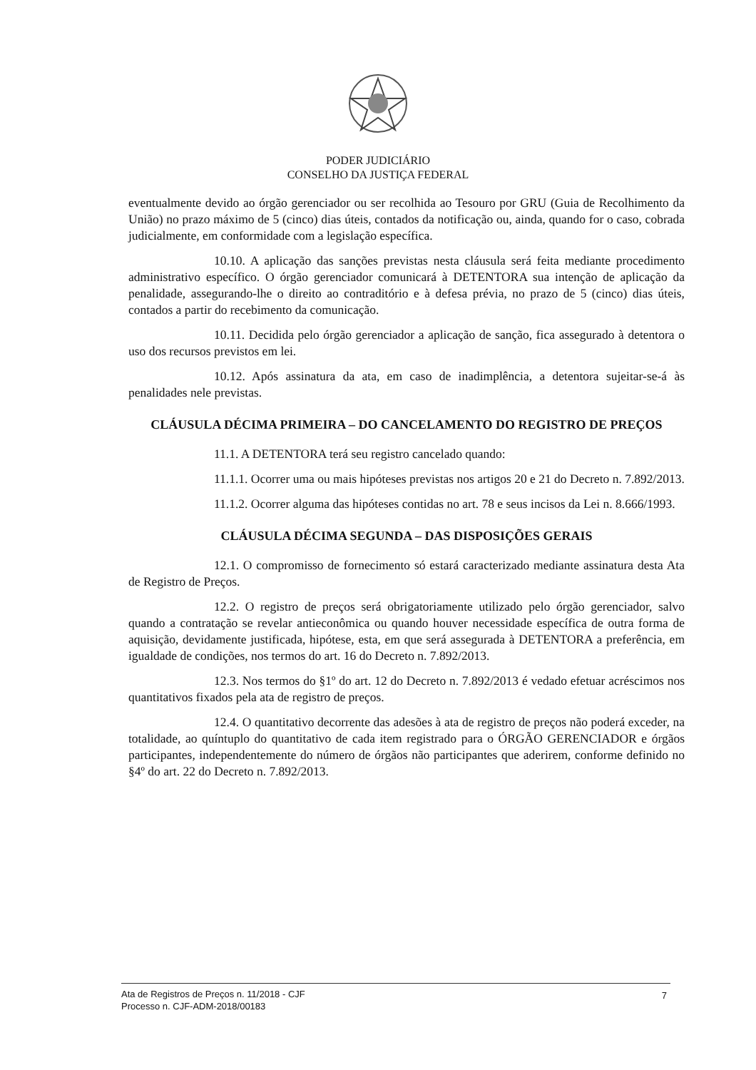PODER JUDICIÁRIO
CONSELHO DA JUSTIÇA FEDERAL
eventualmente devido ao órgão gerenciador ou ser recolhida ao Tesouro por GRU (Guia de Recolhimento da União) no prazo máximo de 5 (cinco) dias úteis, contados da notificação ou, ainda, quando for o caso, cobrada judicialmente, em conformidade com a legislação específica.
10.10. A aplicação das sanções previstas nesta cláusula será feita mediante procedimento administrativo específico. O órgão gerenciador comunicará à DETENTORA sua intenção de aplicação da penalidade, assegurando-lhe o direito ao contraditório e à defesa prévia, no prazo de 5 (cinco) dias úteis, contados a partir do recebimento da comunicação.
10.11. Decidida pelo órgão gerenciador a aplicação de sanção, fica assegurado à detentora o uso dos recursos previstos em lei.
10.12. Após assinatura da ata, em caso de inadimplência, a detentora sujeitar-se-á às penalidades nele previstas.
CLÁUSULA DÉCIMA PRIMEIRA – DO CANCELAMENTO DO REGISTRO DE PREÇOS
11.1. A DETENTORA terá seu registro cancelado quando:
11.1.1. Ocorrer uma ou mais hipóteses previstas nos artigos 20 e 21 do Decreto n. 7.892/2013.
11.1.2. Ocorrer alguma das hipóteses contidas no art. 78 e seus incisos da Lei n. 8.666/1993.
CLÁUSULA DÉCIMA SEGUNDA – DAS DISPOSIÇÕES GERAIS
12.1. O compromisso de fornecimento só estará caracterizado mediante assinatura desta Ata de Registro de Preços.
12.2. O registro de preços será obrigatoriamente utilizado pelo órgão gerenciador, salvo quando a contratação se revelar antieconômica ou quando houver necessidade específica de outra forma de aquisição, devidamente justificada, hipótese, esta, em que será assegurada à DETENTORA a preferência, em igualdade de condições, nos termos do art. 16 do Decreto n. 7.892/2013.
12.3. Nos termos do §1º do art. 12 do Decreto n. 7.892/2013 é vedado efetuar acréscimos nos quantitativos fixados pela ata de registro de preços.
12.4. O quantitativo decorrente das adesões à ata de registro de preços não poderá exceder, na totalidade, ao quíntuplo do quantitativo de cada item registrado para o ÓRGÃO GERENCIADOR e órgãos participantes, independentemente do número de órgãos não participantes que aderirem, conforme definido no §4º do art. 22 do Decreto n. 7.892/2013.
Ata de Registros de Preços n. 11/2018 - CJF
Processo n. CJF-ADM-2018/00183
7